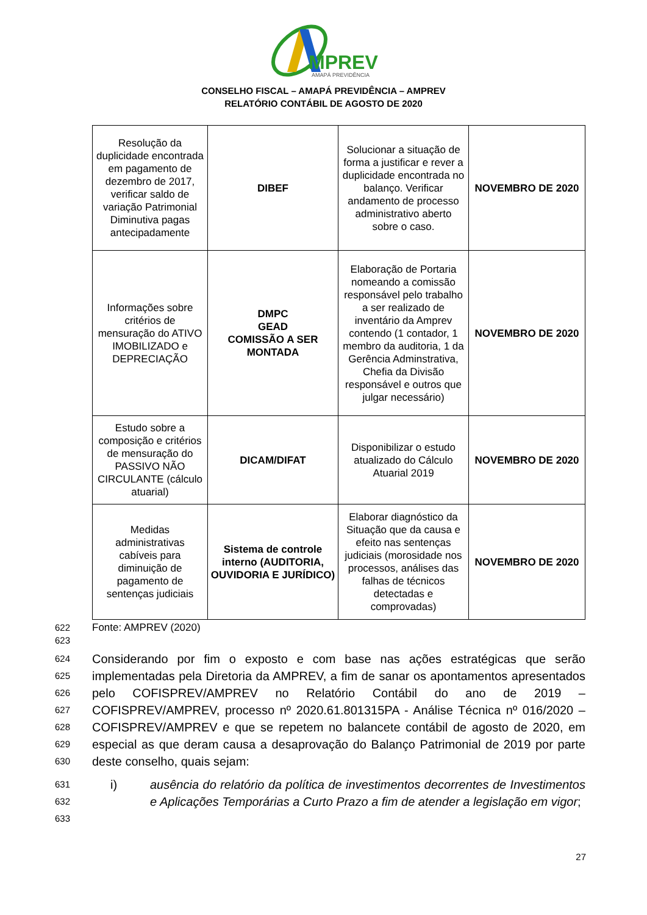MPREV
AMAPÁ PREVIDÊNCIA
CONSELHO FISCAL – AMAPÁ PREVIDÊNCIA – AMPREV
RELATÓRIO CONTÁBIL DE AGOSTO DE 2020
| Resolução da duplicidade encontrada em pagamento de dezembro de 2017, verificar saldo de variação Patrimonial Diminutiva pagas antecipadamente | DIBEF | Solucionar a situação de forma a justificar e rever a duplicidade encontrada no balanço. Verificar andamento de processo administrativo aberto sobre o caso. | NOVEMBRO DE 2020 |
| Informações sobre critérios de mensuração do ATIVO IMOBILIZADO e DEPRECIAÇÃO | DMPC GEAD COMISSÃO A SER MONTADA | Elaboração de Portaria nomeando a comissão responsável pelo trabalho a ser realizado de inventário da Amprev contendo (1 contador, 1 membro da auditoria, 1 da Gerência Adminstrativa, Chefia da Divisão responsável e outros que julgar necessário) | NOVEMBRO DE 2020 |
| Estudo sobre a composição e critérios de mensuração do PASSIVO NÃO CIRCULANTE (cálculo atuarial) | DICAM/DIFAT | Disponibilizar o estudo atualizado do Cálculo Atuarial 2019 | NOVEMBRO DE 2020 |
| Medidas administrativas cabíveis para diminuição de pagamento de sentenças judiciais | Sistema de controle interno (AUDITORIA, OUVIDORIA E JURÍDICO) | Elaborar diagnóstico da Situação que da causa e efeito nas sentenças judiciais (morosidade nos processos, análises das falhas de técnicos detectadas e comprovadas) | NOVEMBRO DE 2020 |
622 Fonte: AMPREV (2020)
623
624
625
626
627
628
629
630
Considerando por fim o exposto e com base nas ações estratégicas que serão implementadas pela Diretoria da AMPREV, a fim de sanar os apontamentos apresentados pelo COFISPREV/AMPREV no Relatório Contábil do ano de 2019 – COFISPREV/AMPREV, processo nº 2020.61.801315PA - Análise Técnica nº 016/2020 – COFISPREV/AMPREV e que se repetem no balancete contábil de agosto de 2020, em especial as que deram causa a desaprovação do Balanço Patrimonial de 2019 por parte deste conselho, quais sejam:
631
632
633
i) ausência do relatório da política de investimentos decorrentes de Investimentos e Aplicações Temporárias a Curto Prazo a fim de atender a legislação em vigor;
27